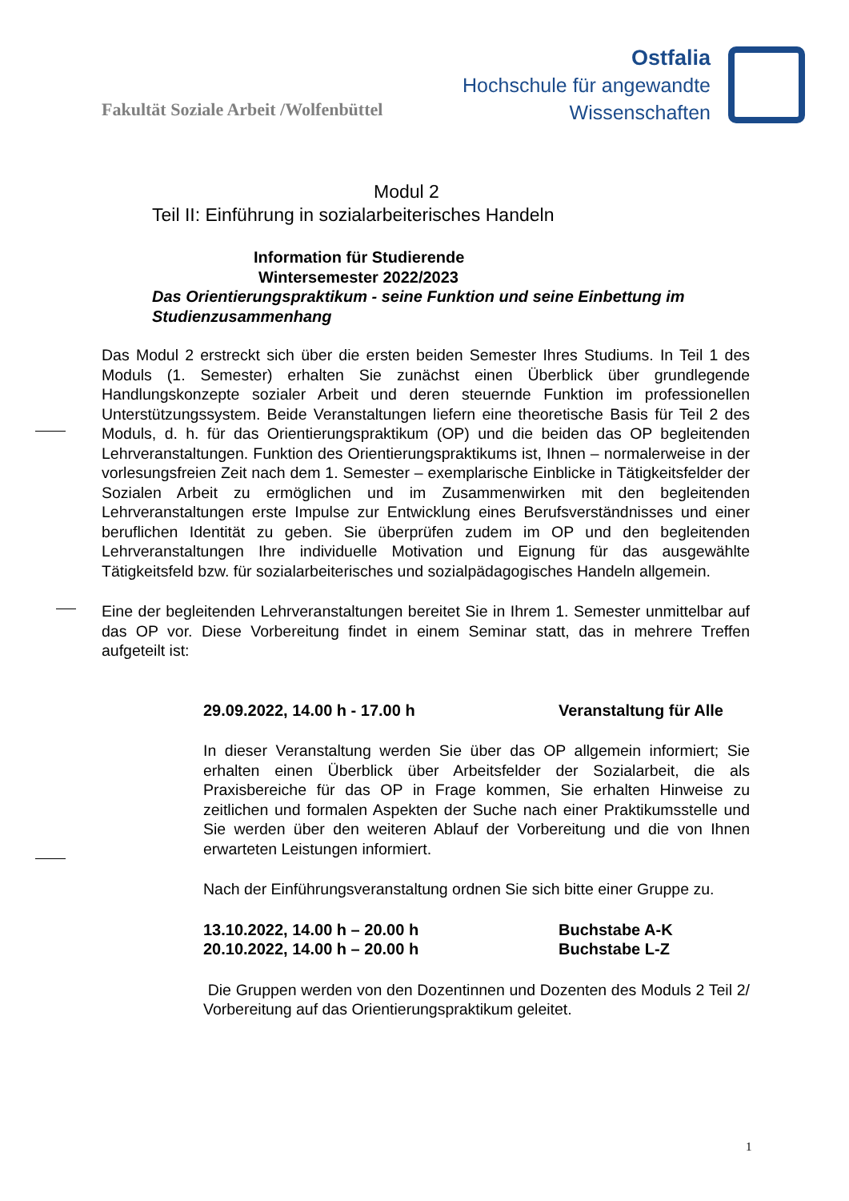Fakultät Soziale Arbeit /Wolfenbüttel
Ostfalia
Hochschule für angewandte
Wissenschaften
Modul 2
Teil II: Einführung in sozialarbeiterisches Handeln
Information für Studierende
Wintersemester 2022/2023
Das Orientierungspraktikum - seine Funktion und seine Einbettung im Studienzusammenhang
Das Modul 2 erstreckt sich über die ersten beiden Semester Ihres Studiums. In Teil 1 des Moduls (1. Semester) erhalten Sie zunächst einen Überblick über grundlegende Handlungskonzepte sozialer Arbeit und deren steuernde Funktion im professionellen Unterstützungssystem. Beide Veranstaltungen liefern eine theoretische Basis für Teil 2 des Moduls, d. h. für das Orientierungspraktikum (OP) und die beiden das OP begleitenden Lehrveranstaltungen. Funktion des Orientierungspraktikums ist, Ihnen – normalerweise in der vorlesungsfreien Zeit nach dem 1. Semester – exemplarische Einblicke in Tätigkeitsfelder der Sozialen Arbeit zu ermöglichen und im Zusammenwirken mit den begleitenden Lehrveranstaltungen erste Impulse zur Entwicklung eines Berufsverständnisses und einer beruflichen Identität zu geben. Sie überprüfen zudem im OP und den begleitenden Lehrveranstaltungen Ihre individuelle Motivation und Eignung für das ausgewählte Tätigkeitsfeld bzw. für sozialarbeiterisches und sozialpädagogisches Handeln allgemein.
Eine der begleitenden Lehrveranstaltungen bereitet Sie in Ihrem 1. Semester unmittelbar auf das OP vor. Diese Vorbereitung findet in einem Seminar statt, das in mehrere Treffen aufgeteilt ist:
29.09.2022, 14.00 h - 17.00 h Veranstaltung für Alle
In dieser Veranstaltung werden Sie über das OP allgemein informiert; Sie erhalten einen Überblick über Arbeitsfelder der Sozialarbeit, die als Praxisbereiche für das OP in Frage kommen, Sie erhalten Hinweise zu zeitlichen und formalen Aspekten der Suche nach einer Praktikumsstelle und Sie werden über den weiteren Ablauf der Vorbereitung und die von Ihnen erwarteten Leistungen informiert.
Nach der Einführungsveranstaltung ordnen Sie sich bitte einer Gruppe zu.
13.10.2022, 14.00 h – 20.00 h Buchstabe A-K
20.10.2022, 14.00 h – 20.00 h Buchstabe L-Z
Die Gruppen werden von den Dozentinnen und Dozenten des Moduls 2 Teil 2/ Vorbereitung auf das Orientierungspraktikum geleitet.
1